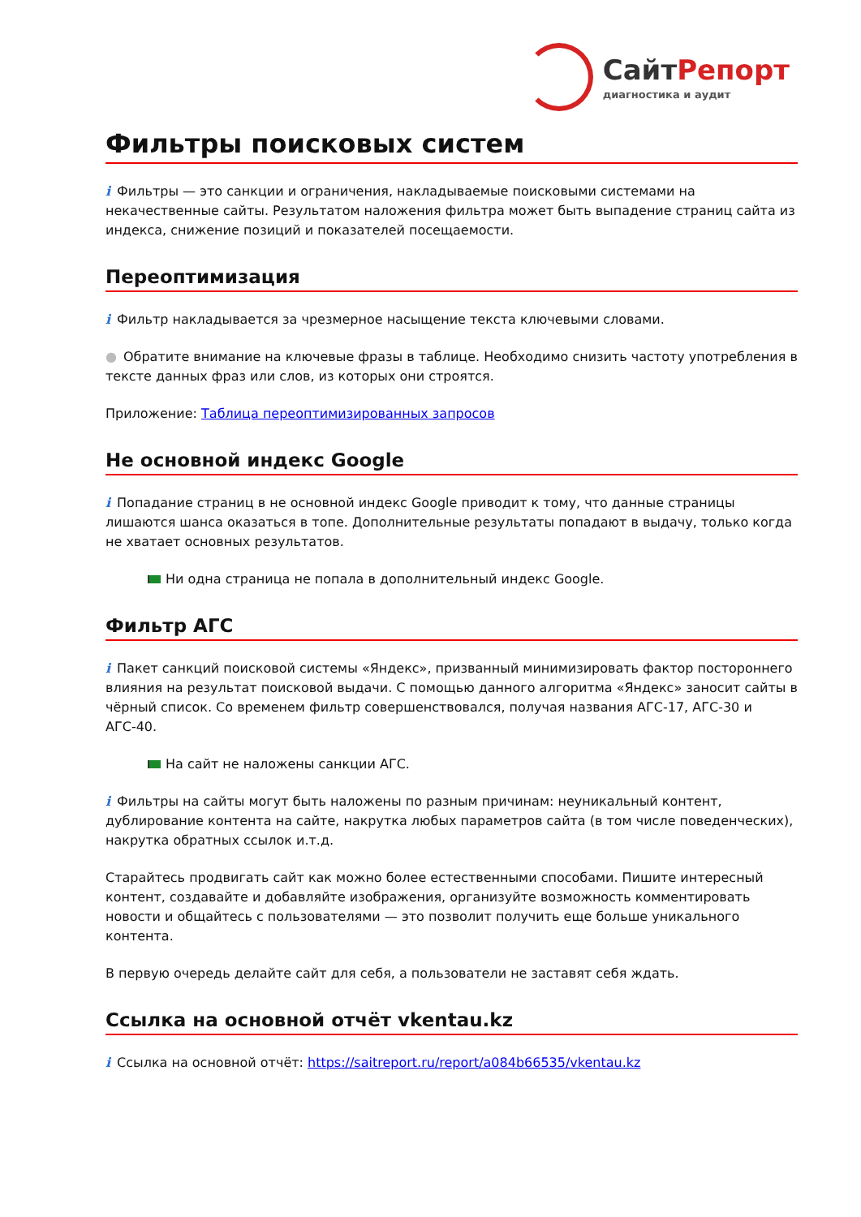Сайт Репорт
диагностика и аудит
Фильтры поисковых систем
i Фильтры — это санкции и ограничения, накладываемые поисковыми системами на некачественные сайты. Результатом наложения фильтра может быть выпадение страниц сайта из индекса, снижение позиций и показателей посещаемости.
Переоптимизация
i Фильтр накладывается за чрезмерное насыщение текста ключевыми словами.
● Обратите внимание на ключевые фразы в таблице. Необходимо снизить частоту употребления в тексте данных фраз или слов, из которых они строятся.
Приложение: Таблица переоптимизированных запросов
Не основной индекс Google
i Попадание страниц в не основной индекс Google приводит к тому, что данные страницы лишаются шанса оказаться в топе. Дополнительные результаты попадают в выдачу, только когда не хватает основных результатов.
Ни одна страница не попала в дополнительный индекс Google.
Фильтр АГС
i Пакет санкций поисковой системы «Яндекс», призванный минимизировать фактор постороннего влияния на результат поисковой выдачи. С помощью данного алгоритма «Яндекс» заносит сайты в чёрный список. Со временем фильтр совершенствовался, получая названия АГС-17, АГС-30 и АГС-40.
На сайт не наложены санкции АГС.
i Фильтры на сайты могут быть наложены по разным причинам: неуникальный контент, дублирование контента на сайте, накрутка любых параметров сайта (в том числе поведенческих), накрутка обратных ссылок и.т.д.
Старайтесь продвигать сайт как можно более естественными способами. Пишите интересный контент, создавайте и добавляйте изображения, организуйте возможность комментировать новости и общайтесь с пользователями — это позволит получить еще больше уникального контента.
В первую очередь делайте сайт для себя, а пользователи не заставят себя ждать.
Ссылка на основной отчёт vkentau.kz
i Ссылка на основной отчёт: https://saitreport.ru/report/a084b66535/vkentau.kz